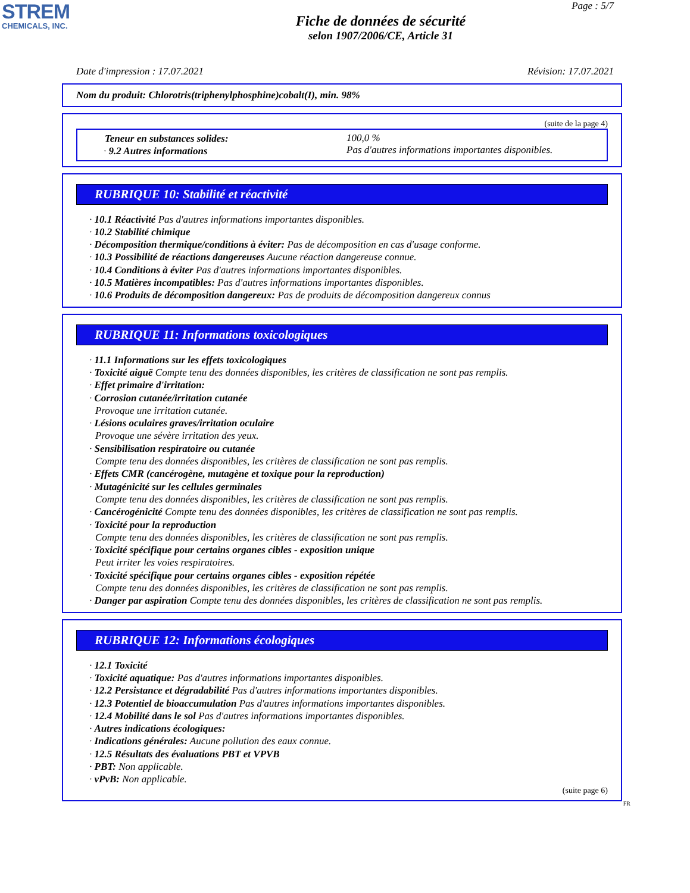STREM
CHEMICALS, INC.
Page : 5/7
Fiche de données de sécurité
selon 1907/2006/CE, Article 31
Date d'impression : 17.07.2021 Révision: 17.07.2021
Nom du produit: Chlorotris(triphenylphosphine)cobalt(I), min. 98%
(suite de la page 4)
Teneur en substances solides:
· 9.2 Autres informations
100,0 %
Pas d'autres informations importantes disponibles.
RUBRIQUE 10: Stabilité et réactivité
· 10.1 Réactivité Pas d'autres informations importantes disponibles.
· 10.2 Stabilité chimique
· Décomposition thermique/conditions à éviter: Pas de décomposition en cas d'usage conforme.
· 10.3 Possibilité de réactions dangereuses Aucune réaction dangereuse connue.
· 10.4 Conditions à éviter Pas d'autres informations importantes disponibles.
· 10.5 Matières incompatibles: Pas d'autres informations importantes disponibles.
· 10.6 Produits de décomposition dangereux: Pas de produits de décomposition dangereux connus
RUBRIQUE 11: Informations toxicologiques
· 11.1 Informations sur les effets toxicologiques
· Toxicité aiguë Compte tenu des données disponibles, les critères de classification ne sont pas remplis.
· Effet primaire d'irritation:
· Corrosion cutanée/irritation cutanée
Provoque une irritation cutanée.
· Lésions oculaires graves/irritation oculaire
Provoque une sévère irritation des yeux.
· Sensibilisation respiratoire ou cutanée
Compte tenu des données disponibles, les critères de classification ne sont pas remplis.
· Effets CMR (cancérogène, mutagène et toxique pour la reproduction)
· Mutagénicité sur les cellules germinales
Compte tenu des données disponibles, les critères de classification ne sont pas remplis.
· Cancérogénicité Compte tenu des données disponibles, les critères de classification ne sont pas remplis.
· Toxicité pour la reproduction
Compte tenu des données disponibles, les critères de classification ne sont pas remplis.
· Toxicité spécifique pour certains organes cibles - exposition unique
Peut irriter les voies respiratoires.
· Toxicité spécifique pour certains organes cibles - exposition répétée
Compte tenu des données disponibles, les critères de classification ne sont pas remplis.
· Danger par aspiration Compte tenu des données disponibles, les critères de classification ne sont pas remplis.
RUBRIQUE 12: Informations écologiques
· 12.1 Toxicité
· Toxicité aquatique: Pas d'autres informations importantes disponibles.
· 12.2 Persistance et dégradabilité Pas d'autres informations importantes disponibles.
· 12.3 Potentiel de bioaccumulation Pas d'autres informations importantes disponibles.
· 12.4 Mobilité dans le sol Pas d'autres informations importantes disponibles.
· Autres indications écologiques:
· Indications générales: Aucune pollution des eaux connue.
· 12.5 Résultats des évaluations PBT et VPVB
· PBT: Non applicable.
· vPvB: Non applicable.
(suite page 6)
FR